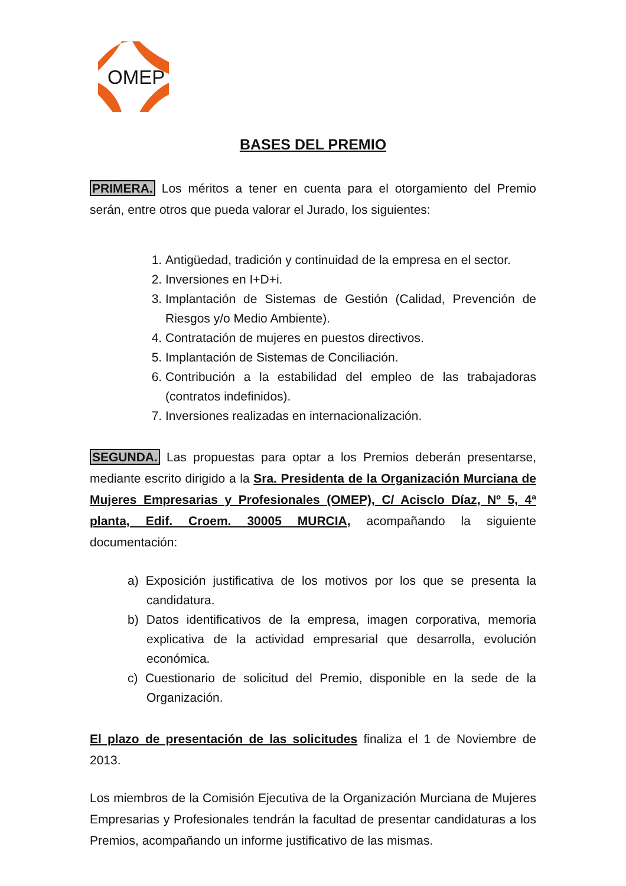OMEP
BASES DEL PREMIO
PRIMERA. Los méritos a tener en cuenta para el otorgamiento del Premio serán, entre otros que pueda valorar el Jurado, los siguientes:
1. Antigüedad, tradición y continuidad de la empresa en el sector.
2. Inversiones en I+D+i.
3. Implantación de Sistemas de Gestión (Calidad, Prevención de Riesgos y/o Medio Ambiente).
4. Contratación de mujeres en puestos directivos.
5. Implantación de Sistemas de Conciliación.
6. Contribución a la estabilidad del empleo de las trabajadoras (contratos indefinidos).
7. Inversiones realizadas en internacionalización.
SEGUNDA. Las propuestas para optar a los Premios deberán presentarse, mediante escrito dirigido a la Sra. Presidenta de la Organización Murciana de Mujeres Empresarias y Profesionales (OMEP), C/ Acisclo Díaz, Nº 5, 4ª planta, Edif. Croem. 30005 MURCIA, acompañando la siguiente documentación:
a) Exposición justificativa de los motivos por los que se presenta la candidatura.
b) Datos identificativos de la empresa, imagen corporativa, memoria explicativa de la actividad empresarial que desarrolla, evolución económica.
c) Cuestionario de solicitud del Premio, disponible en la sede de la Organización.
El plazo de presentación de las solicitudes finaliza el 1 de Noviembre de 2013.
Los miembros de la Comisión Ejecutiva de la Organización Murciana de Mujeres Empresarias y Profesionales tendrán la facultad de presentar candidaturas a los Premios, acompañando un informe justificativo de las mismas.